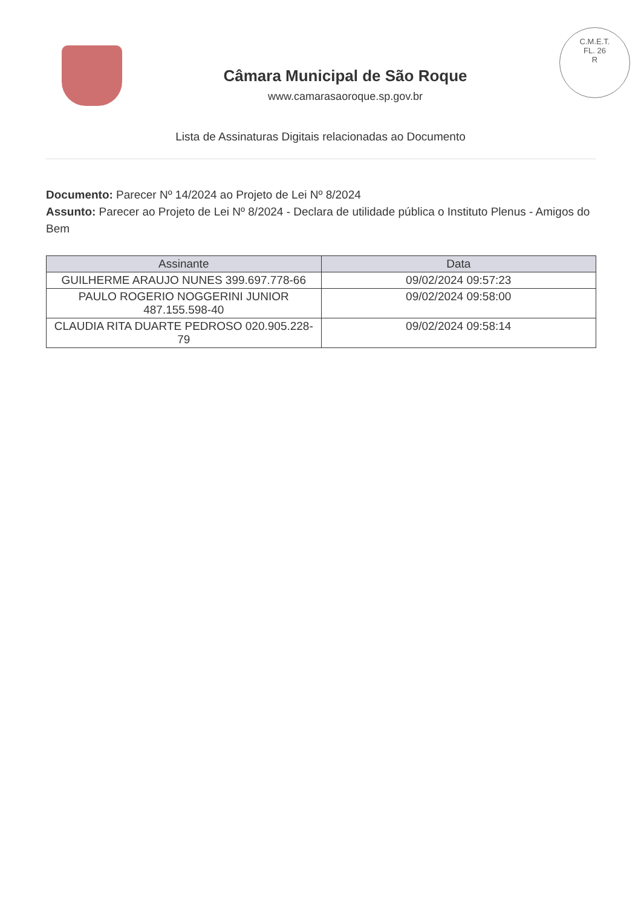Câmara Municipal de São Roque
www.camarasaoroque.sp.gov.br
C.M.E.T.
FL. 26
R
Lista de Assinaturas Digitais relacionadas ao Documento
Documento: Parecer Nº 14/2024 ao Projeto de Lei Nº 8/2024
Assunto: Parecer ao Projeto de Lei Nº 8/2024 - Declara de utilidade pública o Instituto Plenus - Amigos do Bem
| Assinante | Data |
| --- | --- |
| GUILHERME ARAUJO NUNES 399.697.778-66 | 09/02/2024 09:57:23 |
| PAULO ROGERIO NOGGERINI JUNIOR 487.155.598-40 | 09/02/2024 09:58:00 |
| CLAUDIA RITA DUARTE PEDROSO 020.905.228-79 | 09/02/2024 09:58:14 |